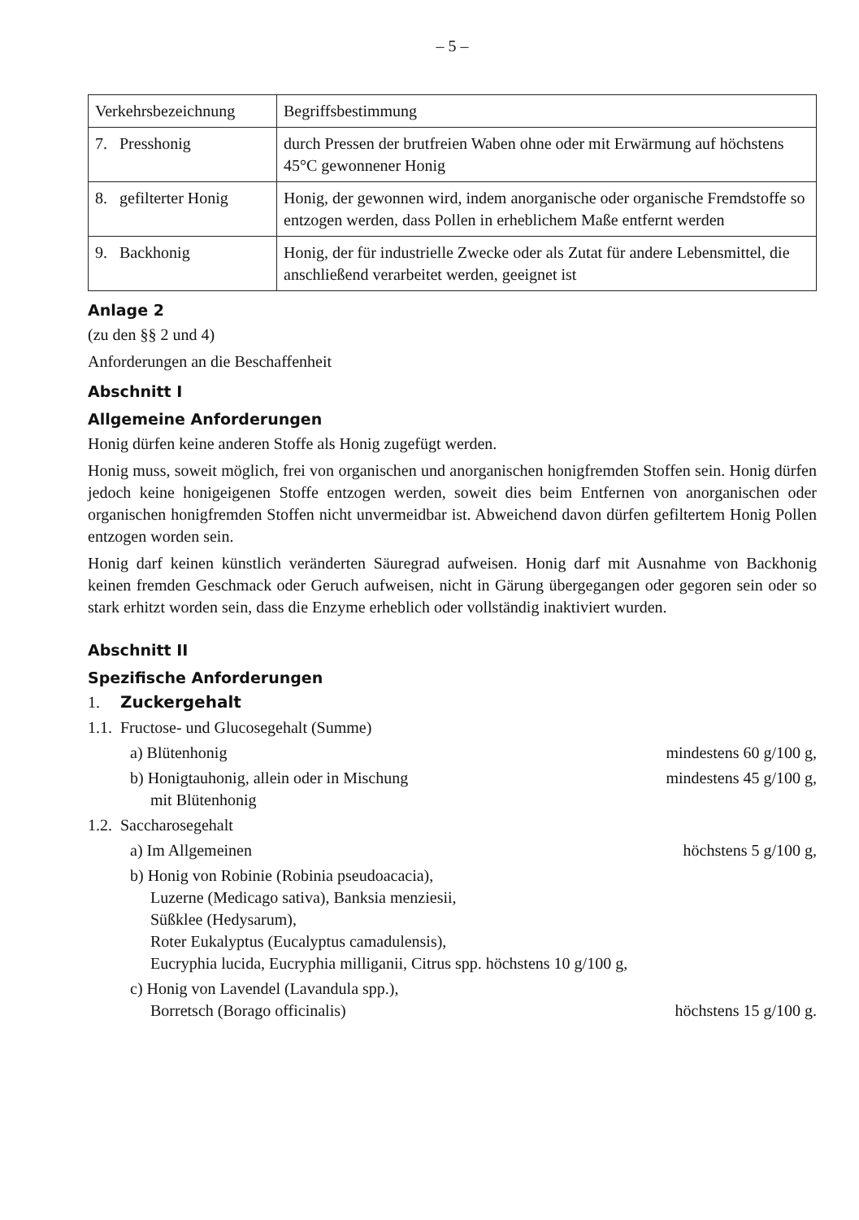– 5 –
| Verkehrsbezeichnung | Begriffsbestimmung |
| --- | --- |
| 7. Presshonig | durch Pressen der brutfreien Waben ohne oder mit Erwärmung auf höchstens 45°C gewonnener Honig |
| 8. gefilterter Honig | Honig, der gewonnen wird, indem anorganische oder organische Fremdstoffe so entzogen werden, dass Pollen in erheblichem Maße entfernt werden |
| 9. Backhonig | Honig, der für industrielle Zwecke oder als Zutat für andere Lebensmittel, die anschließend verarbeitet werden, geeignet ist |
Anlage 2
(zu den §§ 2 und 4)
Anforderungen an die Beschaffenheit
Abschnitt I
Allgemeine Anforderungen
Honig dürfen keine anderen Stoffe als Honig zugefügt werden.
Honig muss, soweit möglich, frei von organischen und anorganischen honigfremden Stoffen sein. Honig dürfen jedoch keine honigeigenen Stoffe entzogen werden, soweit dies beim Entfernen von anorganischen oder organischen honigfremden Stoffen nicht unvermeidbar ist. Abweichend davon dürfen gefiltertem Honig Pollen entzogen worden sein.
Honig darf keinen künstlich veränderten Säuregrad aufweisen. Honig darf mit Ausnahme von Backhonig keinen fremden Geschmack oder Geruch aufweisen, nicht in Gärung übergegangen oder gegoren sein oder so stark erhitzt worden sein, dass die Enzyme erheblich oder vollständig inaktiviert wurden.
Abschnitt II
Spezifische Anforderungen
1. Zuckergehalt
1.1. Fructose- und Glucosegehalt (Summe)
a) Blütenhonig mindestens 60 g/100 g,
b) Honigtauhonig, allein oder in Mischung
mit Blütenhonig mindestens 45 g/100 g,
1.2. Saccharosegehalt
a) Im Allgemeinen höchstens 5 g/100 g,
b) Honig von Robinie (Robinia pseudoacacia),
Luzerne (Medicago sativa), Banksia menziesii,
Süßklee (Hedysarum),
Roter Eukalyptus (Eucalyptus camadulensis),
Eucryphia lucida, Eucryphia milliganii, Citrus spp. höchstens 10 g/100 g,
c) Honig von Lavendel (Lavandula spp.),
Borretsch (Borago officinalis) höchstens 15 g/100 g.